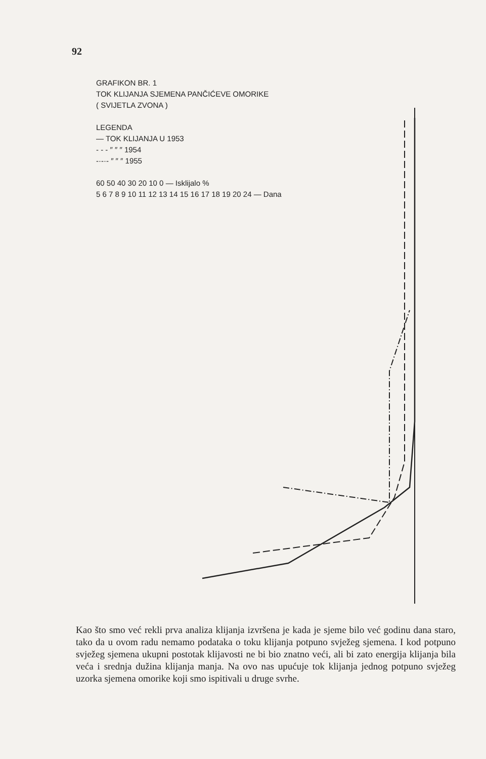92
GRAFIKON BR. 1
TOK KLIJANJA SJEMENA PANČIĆEVE OMORIKE
( SVIJETLA ZVONA )
LEGENDA
— TOK KLIJANJA U 1953
- - - ″ ″ ″ 1954
-·-·- ″ ″ ″ 1955
60 50 40 30 20 10 0 — Isklijalo %
5 6 7 8 9 10 11 12 13 14 15 16 17 18 19 20 24 — Dana
Kao što smo već rekli prva analiza klijanja izvršena je kada je sjeme bilo već godinu dana staro, tako da u ovom radu nemamo podataka o toku klijanja potpuno svježeg sjemena. I kod potpuno svježeg sjemena ukupni postotak klijavosti ne bi bio znatno veći, ali bi zato energija klijanja bila veća i srednja dužina klijanja manja. Na ovo nas upućuje tok klijanja jednog potpuno svježeg uzorka sjemena omorike koji smo ispitivali u druge svrhe.